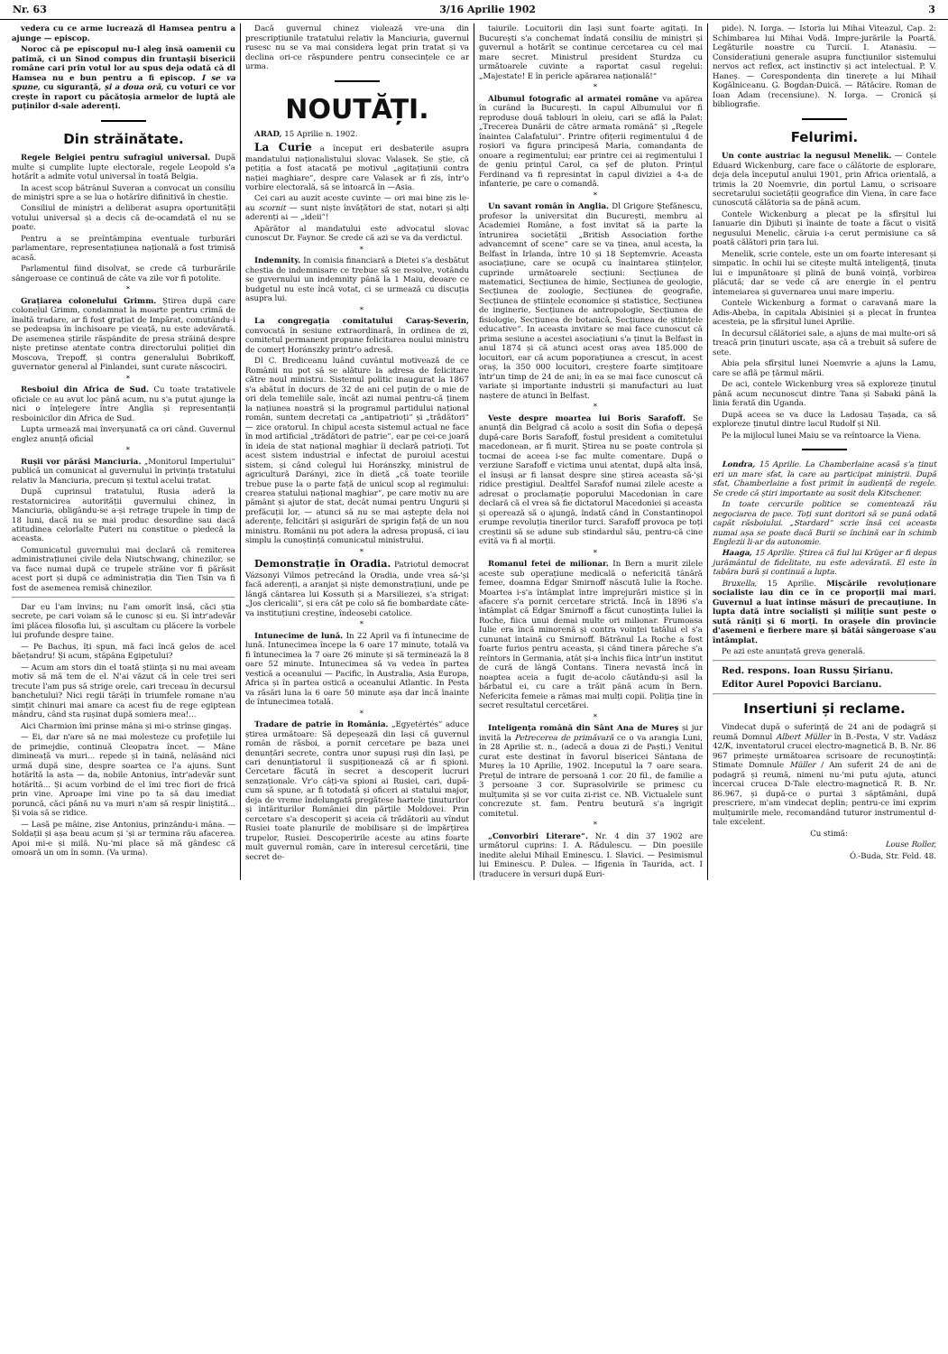Nr. 63 3/16 Aprilie 1902 3
vedera cu ce arme lucrează dl Hamsea pentru a ajunge — episcop.
Noroc că pe episcopul nu-l aleg însă oamenii cu patimă, ci un Sinod compus din fruntașii bisericii române cari prin votul lor au spus deja odată că dl Hamsea nu e bun pentru a fi episcop. I se va spune, cu siguranță, și a doua oră, cu voturi ce vor crește în raport cu păcătoșia armelor de luptă ale puținilor d-sale aderenți.
Din străinătate.
Regele Belgiei pentru sufragiul universal. După multe și cumplite lupte electorale, regele Leopold s'a hotărît a admite votul universal în toată Belgia.
In acest scop bătrânul Suveran a convocat un consiliu de miniștri spre a se lua o hotărîre difinitivă în chestie.
Consiliul de miniștri a deliberat asupra oportunității votului universal și a decis că de-ocamdată el nu se poate.
Pentru a se preîntâmpina eventuale turburări parlamentare, representațiunea națională a fost trimisă acasă.
Parlamentul fiind disolvat, se crede că turburările sângeroase ce continuă de câte va zile vor fi potolite.
*
Grațiarea colonelului Grimm. Știrea după care colonelul Grimm, condamnat la moarte pentru crimă de înaltă tradare, ar fi fost grațiat de Impărat, comutându-i se pedeapsa în închisoare pe vieață, nu este adevărată. De asemenea știrile răspândite de presa străină despre niște pretinse atentate contra directorului poliției din Moscova, Trepoff, și contra generalului Bobrikoff, guvernator general al Finlandei, sunt curate născociri.
*
Resboiul din Africa de Sud. Cu toate tratativele oficiale ce au avut loc până acum, nu s'a putut ajunge la nici o înțelegere între Anglia și representanții resboinicilor din Africa de Sud.
Lupta urmează mai înverșunată ca ori când. Guvernul englez anunță oficial
*
Rușii vor părăsi Manciuria. „Monitorul Imperiului“ publică un comunicat al guvernului în privința tratatului relativ la Manciuria, precum și textul acelui tratat.
După cuprinsul tratatului, Rusia aderă la restatornicirea autorității guvernului chinez, în Manciuria, obligându-se a-și retrage trupele în timp de 18 luni, dacă nu se mai produc desordine sau dacă atitudinea celorlalte Puteri nu constitue o piedecă la aceasta.
Comunicatul guvernului mai declară că remiterea administrațiunei civile dela Niutschwang, chinezilor, se va face numai după ce trupele străine vor fi părăsit acest port și după ce administrația din Tien Tsin va fi fost de asemenea remisă chinezilor.
Dar eu l'am învins; nu l'am omorît însă, căci știa secrete, pe cari voiam să le cunosc și eu. Și într'adevăr îmi plăcea filosofia lui, și ascultam cu plăcere la vorbele lui profunde despre taine.
— Pe Bachus, îți spun, mă faci încă gelos de acel băețandru! Și acum, stăpâna Egipetului?
— Acum am stors din el toată știința și nu mai aveam motiv să mă tem de el. N'ai văzut că în cele trei seri trecute l'am pus să strige orele, cari treceau în decursul banchetului? Nici regii târâți în triumfele romane n'au simțit chinuri mai amare ca acest fiu de rege egiptean mândru, când sta rușinat după somiera mea!...
Aici Charmion îmi prinse mâna și mi-o strînse gingaș.
— Ei, dar n'are să ne mai molesteze cu profețiile lui de primejdie, continuă Cleopatra încet. — Mâne dimineață va muri... repede și în taină, neläsând nici urmă după sine, despre soartea ce l'a ajuns. Sunt hotărîtă la asta — da, nobile Antonius, într'adevăr sunt hotărîtă... Și acum vorbind de el îmi trec fiori de frică prin vine. Aproape îmi vine po ta să dau imediat poruncă, căci până nu va muri n'am să respir liniștită... Și voia să se ridice.
— Lasă pe mâine, zise Antonius, prinzându-i mâna. — Soldații și așa beau acum și 'și ar termina rău afacerea. Apoi mi-e și milă. Nu-'mi place să mă gândesc că omoară un om în somn. (Va urma).
Dacă guvernul chinez violează vre-una din prescripțiunile tratatului relativ la Manciuria, guvernul rusesc nu se va mai considera legat prin tratat și va declina ori-ce răspundere pentru consecințele ce ar urma.
NOUTĂȚI.
ARAD, 15 Aprilie n. 1902.
La Curie a început eri desbaterile asupra mandatului naționalistului slovac Valasek. Se știe, că petiția a fost atacată pe motivul „agitațiunii contra nației maghiare“, despre care Valasek ar fi zis, într'o vorbire electorală, să se întoarcă în —Asia.
Cei cari au auzit aceste cuvinte — ori mai bine zis le-au scornit — sunt niște învățători de stat, notari și alți aderenți ai — „ideii“!
Apărător al mandatului este advocatul slovac cunoscut Dr. Faynor. Se crede că azi se va da verdictul.
*
Indemnity. In comisia financiară a Dietei s'a desbătut chestia de indemnisare ce trebue să se resolve, votându se guvernului un indemnity până la 1 Maiu, deoare ce budgetul nu este încă votat, ci se urmează cu discuția asupra lui.
*
La congregația comitatului Caraș-Severin, convocată în sesiune extraordinară, în ordinea de zi, comitetul permanent propune felicitarea noului ministru de comerț Horánszky printr'o adresă.
Dl C. Brediceanu luând cuvântul motivează de ce Românii nu pot să se alăture la adresa de felicitare către noul ministru. Sistemul politic inaugurat la 1867 s'a abătut în docurs de 32 de ani cel puțin de o mie de ori dela temeliile sale, încât azi numai pentru-că ținem la națiunea noastră și la programul partidului național român, suntem decretați ca „antipatrioți“ și „trădători“ — zice oratorul. In chipul acesta sistemul actual ne face în mod artificial „trădători de patrie“, ear pe cei-ce joară în ideia de stat național maghiar îi declară patrioți. Tot acest sistem industrial e infectat de puroiul acestui sistem, și când colegul lui Horánszky, ministrul de agricultură Darányi, zice în dietă „că toate teoriile trebue puse la o parte față de unicul scop al regimului: crearea statului național maghiar“, pe care motiv nu are pământ și ajutor de stat, decât numai pentru Ungurii și prefăcuții lor, — atunci să nu se mai aștepte dela noi aderențe, felicitări și asigurări de sprigin față de un nou ministru. Românii nu pot adera la adresa propusă, ci iau simplu la cunoștință comunicatul ministrului.
*
Demonstrație în Oradia. Patriotul democrat Vázsonyi Vilmos petrecând la Oradia, unde vrea să-'și facă aderenți, a aranjat și niște demonstrațiuni, unde pe lângă cântarea lui Kossuth și a Marsiliezei, s'a strigat: „Jos clericalii“, și era cât pe colo să fie bombardate câte-va instituțiuni creștine, îndeosebi catolice.
*
Intunecime de lună. In 22 April va fi întunecime de lună. Intunecimea începe la 6 oare 17 minute, totală va fi întunecimea la 7 oare 26 minute și să termineazä la 8 oare 52 minute. Intunecimea să va vedea în partea vestică a oceanului — Pacific, în Australia, Asia Europa, Africa și în partea ostică a oceanului Atlantic. In Pesta va răsări luna la 6 oare 50 minute așa dar încă înainte de întunecimea totală.
*
Tradare de patrie în România. „Egyetértés“ aduce știrea următoare: Să depeșează din Iași că guvernul român de răsboi, a pornit cercetare pe baza unei denunțări secrete, contra unor supuși ruși din Iași, pe cari denunțiatorul îi suspiționează că ar fi spioni. Cercetare făcută în secret a descoperit lucruri senzaționale. Vr'o câți-va spioni ai Rusiei, cari, după-cum să spune, ar fi totodată și oficeri ai statului major, deja de vreme îndelungată pregătese hartele ținuturilor și întăriturilor României din părțile Moldovei. Prin cercetare s'a descoperit și aceia că trădătorii au vîndut Rusiei toate planurile de mobilisare și de împărțirea trupelor, Rusiei. Descoperirile aceste au atins foarte mult guvernul român, care în interesul cercetării, ține secret de-
taiurile. Locuitorii din Iași sunt foarte agitați. In București s'a conchemat îndată consiliu de miniștri și guvernul a hotărît se continue cercetarea cu cel mai mare secret. Ministrul president Sturdza cu următoarele cuvinte a raportat casul regelui: „Majestate! E în pericle apărarea națională!“
*
Albumul fotografic al armatei române va apărea în curând la București. In capul Albumului vor fi reproduse două tablouri în oleiu, cari se află la Palat: „Trecerea Dunării de către armata română“ și „Regele înaintea Calafatului“. Printre ofițerii regimentului 4 de roșiori va figura principesă Maria, comandanta de onoare a regimentului; ear printre cei ai regimentului I de geniu prințul Carol, ca șef de pluton. Prințul Ferdinand va fi represintat în capul diviziei a 4-a de infanterie, pe care o comandă.
*
Un savant român în Anglia. Dl Grigore Ștefănescu, profesor la universitat din București, membru al Academiei Române, a fost invitat să ia parte la întrunirea societății „British Association forthe advancemnt of scene“ care se va ținea, anul acesta, la Belfast în Irlanda, între 10 și 18 Septemvrie. Aceasta asociațiune, care se ocupă cu înaintarea științelor, cuprinde următoarele secțiuni: Secțiunea de matematici, Secțiunea de himie, Secțiunea de geologie, Secțiunea de zoologie, Secțiunea de geografie, Secțiunea de științele economice și statistice, Secțiunea de inginerie, Secțiunea de antropologie, Secțiunea de fisiologie, Secțiunea de botanică, Secțiunea de științele educative“. In aceasta invitare se mai face cunoscut că prima sesiune a acestei asociațiuni s'a ținut la Belfast în anul 1874 și că atunci acest oraș avea 185.000 de locuitori, ear că acum poporațiunea a crescut, în acest oraș, la 350 000 locuitori, creștere foarte simțitoare într'un timp de 24 de ani; în ea se mai face cunoscut că variate și importante industrii și manufacturi au luat naștere de atunci în Belfast.
*
Veste despre moartea lui Boris Sarafoff. Se anunță din Belgrad că acolo a sosit din Sofia o depeșă după-care Boris Sarafoff, fostul president a comitetului macedonean, ar fi murit. Știrea nu se poate controla și tocmai de aceea i-se fac multe comentare. După o verziune Sarafoff e victima unui atentat, după alta însă, el însuși ar fi lansat despre sine știrea aceasta să-'și ridice prestigiul. Dealtfel Sarafof numai zilele aceste a adresat o proclamație poporului Macedonian în care declară că el vrea să fie dictatorul Macedoniei și aceasta și operează să o ajungă, îndată când în Constantinopol erumpe revoluția tinerilor turci. Sarafoff provoca pe toți creștinii să se adune sub stindardul său, pentru-că cine evită va fi al morții.
*
Romanul fetei de milionar. In Bern a murit zilele aceste sub operațiune medicală o nefericită tânără femee, doamna Edgar Smirnoff născută Iulie la Roche. Moartea i-s'a întâmplat între împrejurări mistice și în afacere s'a pornit cercetare strictă. Incă în 1896 s'a întâmplat că Edgar Smirnoff a făcut cunoștința Iuliei la Roche, fiica unui demai multe ori milionar. Frumoasa Iulie era încă minorenă și contra voinței tatălui el s'a cununat întaină cu Smirnoff. Bătrânul La Roche a fost foarte furios pentru aceasta, și când tinera păreche s'a reîntors în Germania, atât și-a închis fiica într'un institut de cură de lângă Contans. Tinera nevastă încă în noaptea aceia a fugit de-acolo căutându-și asil la bărbatul ei, cu care a trăit până acum în Bern. Nefericita femeie a rămas mai mulți copii. Poliția ține în secret resultatul cercetărei.
*
Inteligența română din Sânt Ana de Mureș și jur invită la Petrecerea de primăvară ce o va arangia Luni, în 28 Aprilie st. n., (adecă a doua zi de Paști.) Venitul curat este destinat în favorul bisericei Sântana de Mureș la 10 Aprilie, 1902. Inceputul la 7 oare seara. Prețul de intrare de persoană 1 cor. 20 fil., de familie a 3 persoane 3 cor. Suprasolvirile se primesc cu mulțumita și se vor cuita zi-rist ce. NB. Victualele sunt concrezute st. fam. Pentru beutură s'a îngrigit comitetul.
*
„Convorbiri Literare“. Nr. 4 din 37 1902 are următorul cuprins: I. A. Rădulescu. — Din poesiile inedite alelui Mihail Eminescu. I. Slavici. — Pesimismul lui Eminescu. P. Dulea. — Ifigenia în Taurida, act. I (traducere în versuri după Euri-
pide). N. Iorga. — Istoria lui Mihai Viteazul, Cap. 2: Schimbarea lui Mihai Vodă. Impre-jurările la Poartă. Legăturile noastre cu Turcii. I. Atanasiu. — Considerațiuni generale asupra funcțiunilor sistemului nervos act reflex, act instinctiv și act intelectual. P. V. Haneș. — Corespondența din tinerețe a lui Mihail Kogălniceanu. G. Bogdan-Duică. — Rătăcire. Roman de Ioan Adam (recensiune). N. Iorga. — Cronică și bibliografie.
Felurimi.
Un conte austriac la negusul Menelik. — Contele Eduard Wickenburg, care face o călătorie de esplorare, deja dela începutul anului 1901, prin Africa orientală, a trimis la 20 Noemvrie, din portul Lamu, o scrisoare secretarului societății geografice din Viena, în care face cunoscută călătoria sa de până acum.
Contele Wickenburg a plecat pe la sfîrșitul lui Ianuarie din Djibuti și înainte de toate a făcut o visită negusului Menelic, căruia i-a cerut permisiune ca să poată călători prin țara lui.
Menelik, scrie contele, este un om foarte interesant și simpatic. In ochii lui se citește multă inteligență, ținuta lui e impunătoare și plină de bună voință, vorbirea plăcută; dar se vede că are energie în el pentru întemeiarea și guvernarea unui mare imperiu.
Contele Wickenburg a format o caravană mare la Adis-Abeba, în capitala Abisiniei și a plecat în fruntea acesteia, pe la sfîrșitul lunei Aprilie.
In decursul călătoriei sale, a ajuns de mai multe-ori să treacă prin ținuturi uscate, așa că a trebuit să sufere de sete.
Abia pela sfîrșitul lunei Noemvrie a ajuns la Lamu, care se află pe țărmul mării.
De aci, contele Wickenburg vrea să exploreze ținutul până acum necunoscut dintre Tana și Sabaki până la linia ferată din Uganda.
După aceea se va duce la Ladosau Tașada, ca să exploreze ținutul dintre lacul Rudolf și Nil.
Pe la mijlocul lunei Maiu se va reîntoarce la Viena.
Londra, 15 Aprilie. La Chamberlaine acasă s'a ținut eri un mare sfat, la care au participat miniștrii. După sfat, Chamberlaine a fost primit în audiență de regele. Se crede că știri importante au sosit dela Kitschener.
In toate cercurile politice se comentează rău negociarea de pace. Toți sunt doritori să se pună odată capăt răsboiului. „Stardard“ scrie însă cei aceasta numai așa se poate dacă Burii se închină ear în schimb Englezii li-ar da autonomie.
Haaga, 15 Aprilie. Știrea că fiul lui Krüger ar fi depus jurământul de fidelitate, nu este adevărată. El este în tabăra bură și continuă a lupta.
Bruxella, 15 Aprilie. Mișcările revoluționare socialiste iau din ce în ce proporții mai mari. Guvernul a luat întinse măsuri de precauțiune. In lupta dată între socialiști și miliție sunt peste o sută răniți și 6 morți. In orașele din provincie d'asemeni e fierbere mare și bătăi sângeroase s'au întâmplat.
Pe azi este anunțată greva generală.
Red. respons. Ioan Russu Șirianu.
Editor Aurel Popovici Barcianu.
Insertiuni și reclame.
Vindecat după o suferință de 24 ani de podagră și reumă Domnul Albert Müller în B.-Pesta, V str. Vadász 42/K, inventatorul crucei electro-magnetică B. B. Nr. 86 967 primește următoarea scrisoare de recunoștință: Stimate Domnule Müller / Am suferit 24 de ani de podagră și reumă, nimeni nu-'mi putu ajuta, atunci încercai crucea D-Tale electro-magnetică R. B. Nr. 86.967, și după-ce o purtai 3 săptămâni, după prescriere, m'am vindecat deplin; pentru-ce îmi exprim mulțumirile mele, recomandând tuturor instrumentul d-tale excelent.
Cu stimă:
Louse Roller,
Ó.-Buda, Str. Feld. 48.